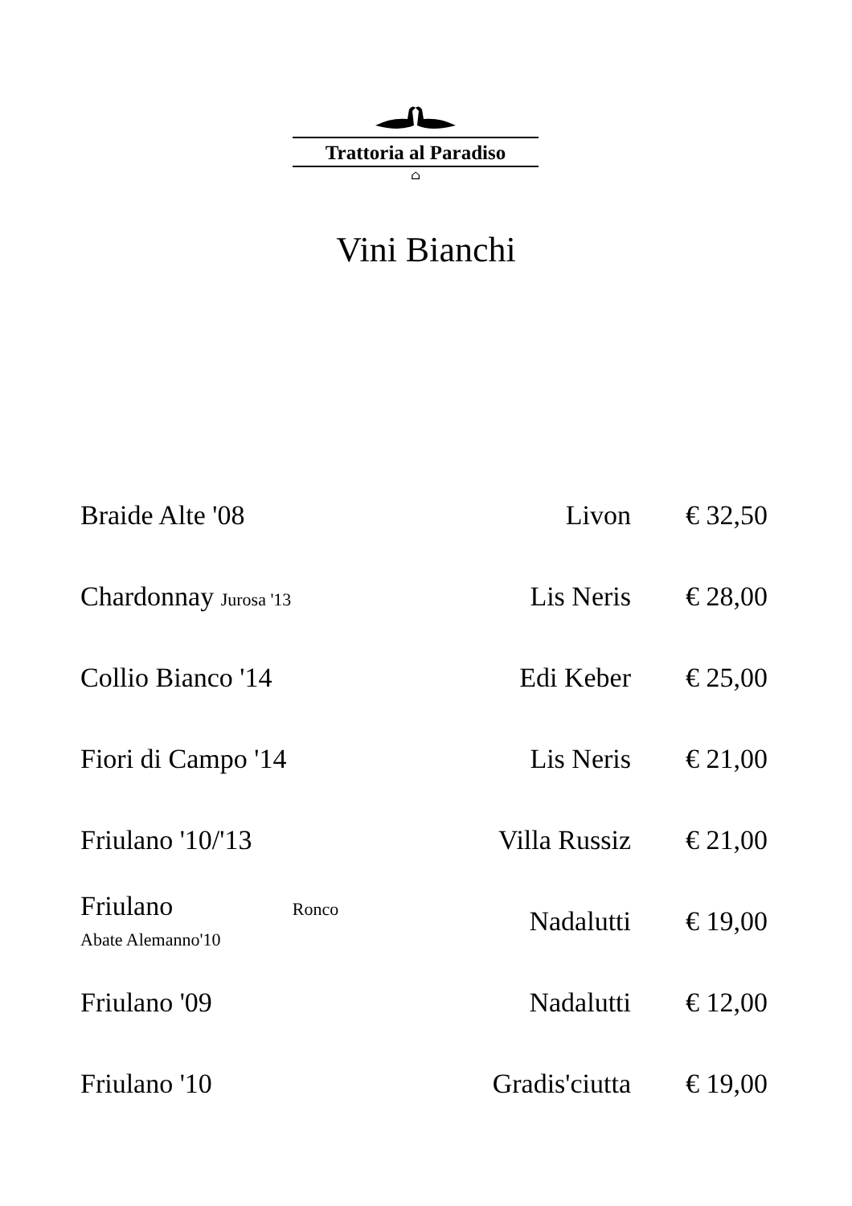Trattoria al Paradiso
⌂
Vini Bianchi
| Braide Alte '08 | Livon | € 32,50 |
| Chardonnay Jurosa '13 | Lis Neris | € 28,00 |
| Collio Bianco '14 | Edi Keber | € 25,00 |
| Fiori di Campo '14 | Lis Neris | € 21,00 |
| Friulano '10/'13 | Villa Russiz | € 21,00 |
| Friulano Ronco Abate Alemanno'10 | Nadalutti | € 19,00 |
| Friulano '09 | Nadalutti | € 12,00 |
| Friulano '10 | Gradis'ciutta | € 19,00 |